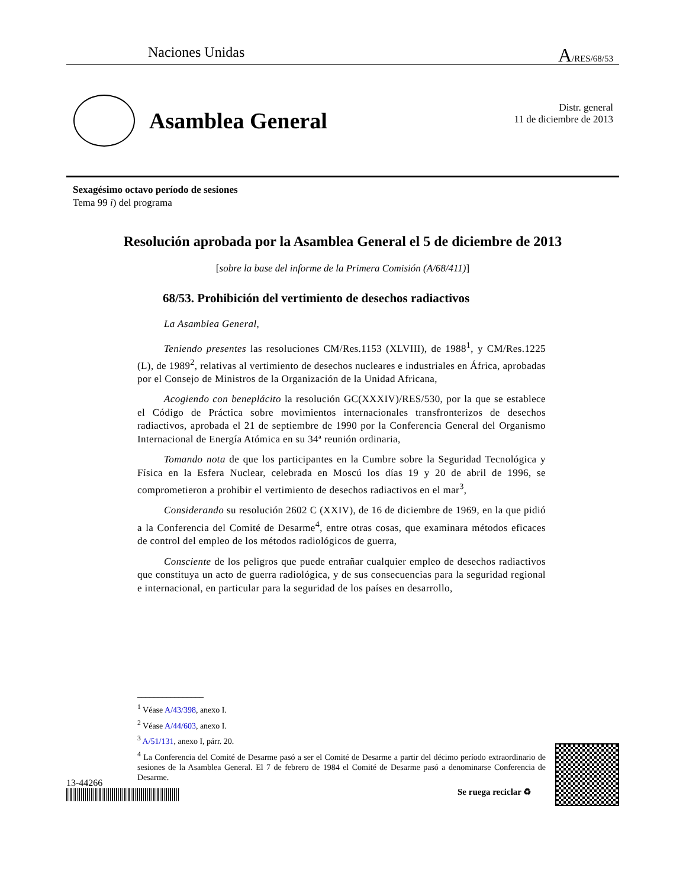Naciones Unidas A/RES/68/53
Asamblea General
Distr. general
11 de diciembre de 2013
Sexagésimo octavo período de sesiones
Tema 99 i) del programa
Resolución aprobada por la Asamblea General el 5 de diciembre de 2013
[sobre la base del informe de la Primera Comisión (A/68/411)]
68/53. Prohibición del vertimiento de desechos radiactivos
La Asamblea General,
Teniendo presentes las resoluciones CM/Res.1153 (XLVIII), de 1988<sup>1</sup>, y CM/Res.1225 (L), de 1989<sup>2</sup>, relativas al vertimiento de desechos nucleares e industriales en África, aprobadas por el Consejo de Ministros de la Organización de la Unidad Africana,
Acogiendo con beneplácito la resolución GC(XXXIV)/RES/530, por la que se establece el Código de Práctica sobre movimientos internacionales transfronterizos de desechos radiactivos, aprobada el 21 de septiembre de 1990 por la Conferencia General del Organismo Internacional de Energía Atómica en su 34ª reunión ordinaria,
Tomando nota de que los participantes en la Cumbre sobre la Seguridad Tecnológica y Física en la Esfera Nuclear, celebrada en Moscú los días 19 y 20 de abril de 1996, se comprometieron a prohibir el vertimiento de desechos radiactivos en el mar<sup>3</sup>,
Considerando su resolución 2602 C (XXIV), de 16 de diciembre de 1969, en la que pidió a la Conferencia del Comité de Desarme<sup>4</sup>, entre otras cosas, que examinara métodos eficaces de control del empleo de los métodos radiológicos de guerra,
Consciente de los peligros que puede entrañar cualquier empleo de desechos radiactivos que constituya un acto de guerra radiológica, y de sus consecuencias para la seguridad regional e internacional, en particular para la seguridad de los países en desarrollo,
________________
<sup>1</sup> Véase A/43/398, anexo I.
<sup>2</sup> Véase A/44/603, anexo I.
<sup>3</sup> A/51/131, anexo I, párr. 20.
<sup>4</sup> La Conferencia del Comité de Desarme pasó a ser el Comité de Desarme a partir del décimo período extraordinario de sesiones de la Asamblea General. El 7 de febrero de 1984 el Comité de Desarme pasó a denominarse Conferencia de Desarme.
13-44266
Se ruega reciclar ♻